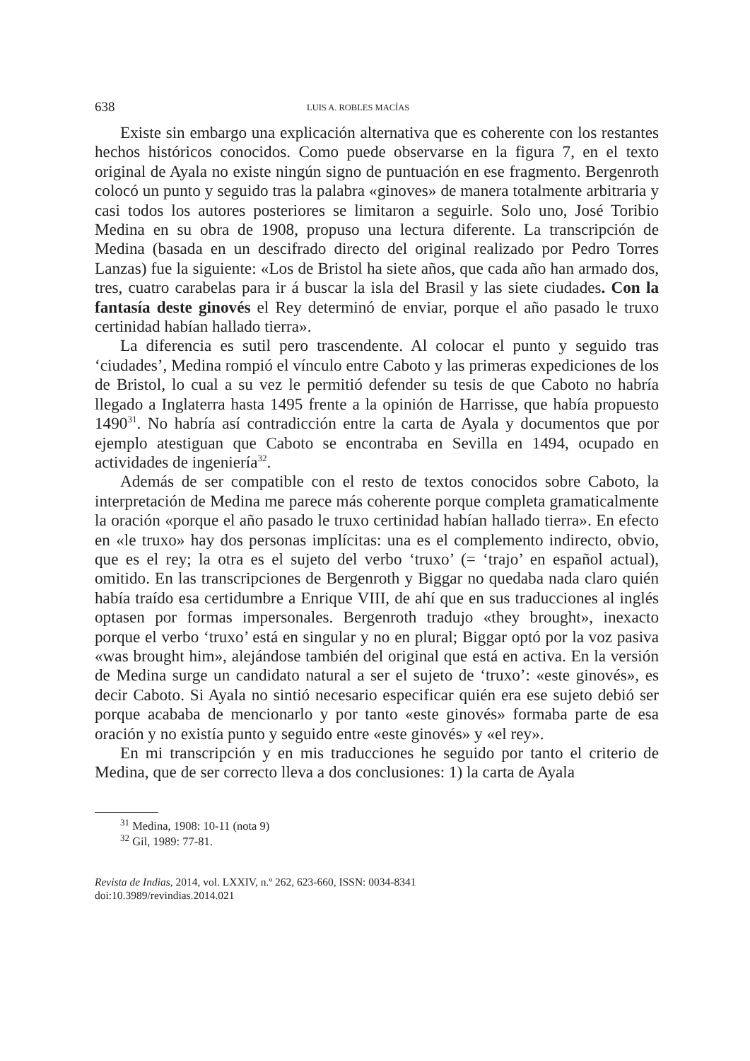638 LUIS A. ROBLES MACÍAS
Existe sin embargo una explicación alternativa que es coherente con los restantes hechos históricos conocidos. Como puede observarse en la figura 7, en el texto original de Ayala no existe ningún signo de puntuación en ese fragmento. Bergenroth colocó un punto y seguido tras la palabra «ginoves» de manera totalmente arbitraria y casi todos los autores posteriores se limitaron a seguirle. Solo uno, José Toribio Medina en su obra de 1908, propuso una lectura diferente. La transcripción de Medina (basada en un descifrado directo del original realizado por Pedro Torres Lanzas) fue la siguiente: «Los de Bristol ha siete años, que cada año han armado dos, tres, cuatro carabelas para ir á buscar la isla del Brasil y las siete ciudades. Con la fantasía deste ginovés el Rey determinó de enviar, porque el año pasado le truxo certinidad habían hallado tierra».
La diferencia es sutil pero trascendente. Al colocar el punto y seguido tras ‘ciudades’, Medina rompió el vínculo entre Caboto y las primeras expediciones de los de Bristol, lo cual a su vez le permitió defender su tesis de que Caboto no habría llegado a Inglaterra hasta 1495 frente a la opinión de Harrisse, que había propuesto 1490<sup>31</sup>. No habría así contradicción entre la carta de Ayala y documentos que por ejemplo atestiguan que Caboto se encontraba en Sevilla en 1494, ocupado en actividades de ingeniería<sup>32</sup>.
Además de ser compatible con el resto de textos conocidos sobre Caboto, la interpretación de Medina me parece más coherente porque completa gramaticalmente la oración «porque el año pasado le truxo certinidad habían hallado tierra». En efecto en «le truxo» hay dos personas implícitas: una es el complemento indirecto, obvio, que es el rey; la otra es el sujeto del verbo ‘truxo’ (= ‘trajo’ en español actual), omitido. En las transcripciones de Bergenroth y Biggar no quedaba nada claro quién había traído esa certidumbre a Enrique VIII, de ahí que en sus traducciones al inglés optasen por formas impersonales. Bergenroth tradujo «they brought», inexacto porque el verbo ‘truxo’ está en singular y no en plural; Biggar optó por la voz pasiva «was brought him», alejándose también del original que está en activa. En la versión de Medina surge un candidato natural a ser el sujeto de ‘truxo’: «este ginovés», es decir Caboto. Si Ayala no sintió necesario especificar quién era ese sujeto debió ser porque acababa de mencionarlo y por tanto «este ginovés» formaba parte de esa oración y no existía punto y seguido entre «este ginovés» y «el rey».
En mi transcripción y en mis traducciones he seguido por tanto el criterio de Medina, que de ser correcto lleva a dos conclusiones: 1) la carta de Ayala
<sup>31</sup> Medina, 1908: 10-11 (nota 9)
<sup>32</sup> Gil, 1989: 77-81.
Revista de Indias, 2014, vol. LXXIV, n.º 262, 623-660, ISSN: 0034-8341
doi:10.3989/revindias.2014.021